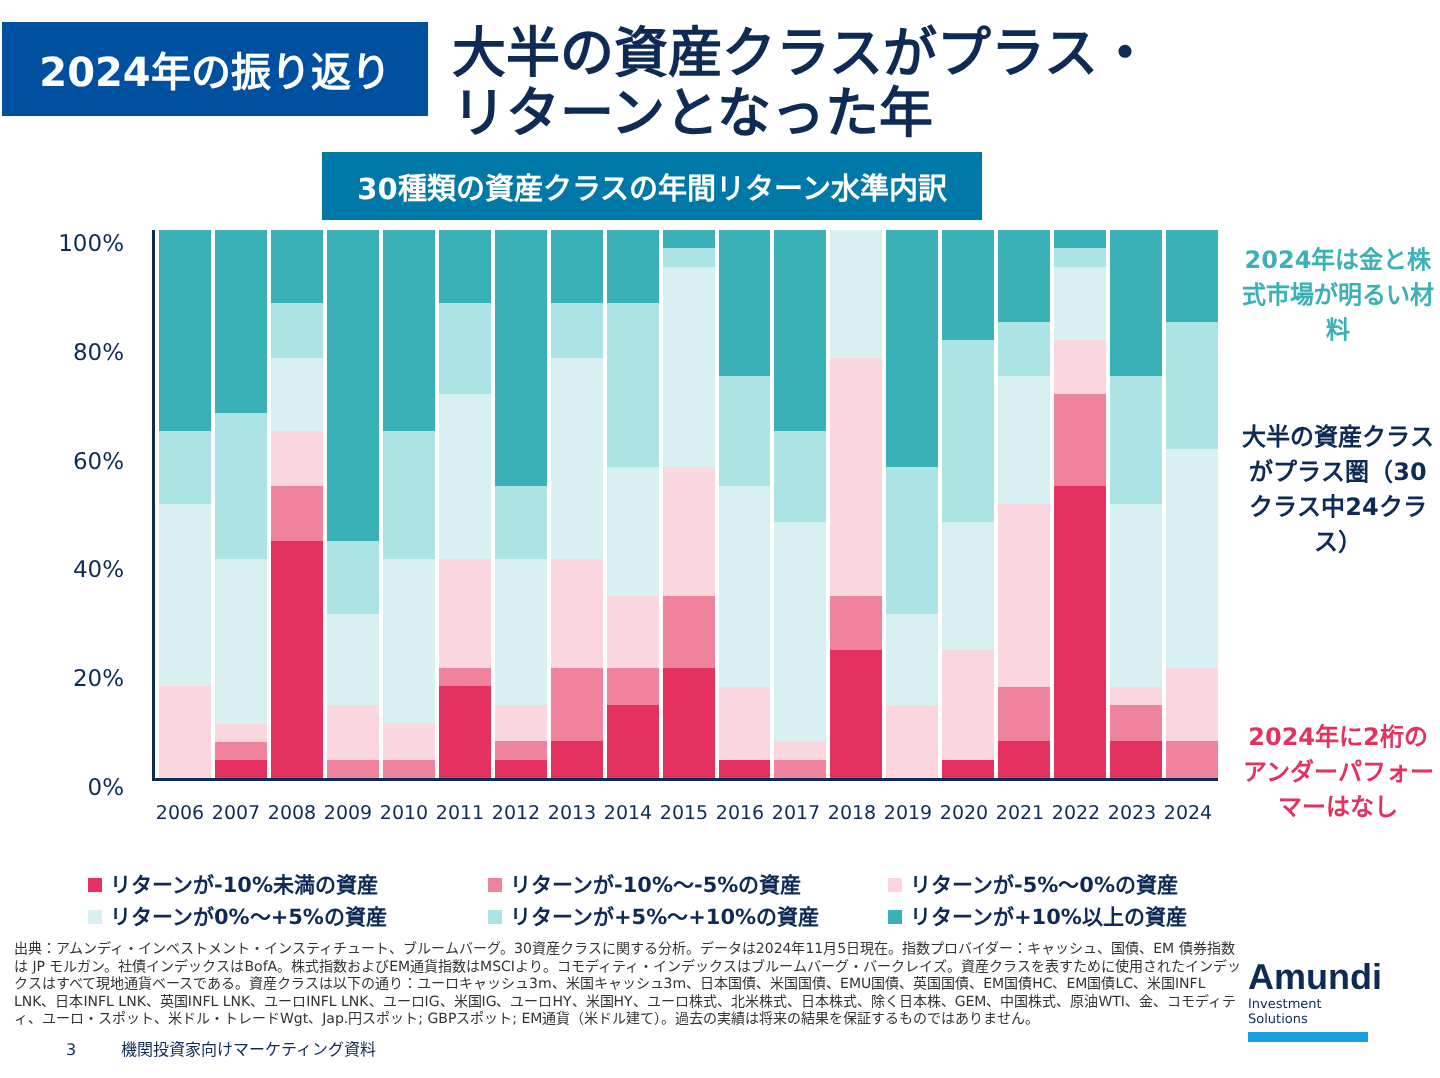2024年の振り返り
大半の資産クラスがプラス・
リターンとなった年
30種類の資産クラスの年間リターン水準内訳
100%
80%
60%
40%
20%
0%
2006 2007 2008 2009 2010 2011 2012 2013 2014 2015 2016 2017 2018 2019 2020 2021 2022 2023 2024
2024年は金と株式市場が明るい材料
大半の資産クラスがプラス圏（30クラス中24クラス）
2024年に2桁のアンダーパフォーマーはなし
リターンが-10%未満の資産 リターンが-10%～-5%の資産 リターンが-5%～0%の資産 リターンが0%～+5%の資産 リターンが+5%～+10%の資産 リターンが+10%以上の資産
出典：アムンディ・インベストメント・インスティチュート、ブルームバーグ。30資産クラスに関する分析。データは2024年11月5日現在。指数プロバイダー：キャッシュ、国債、EM 債券指数は JP モルガン。社債インデックスはBofA。株式指数およびEM通貨指数はMSCIより。コモディティ・インデックスはブルームバーグ・バークレイズ。資産クラスを表すために使用されたインデックスはすべて現地通貨ベースである。資産クラスは以下の通り：ユーロキャッシュ3m、米国キャッシュ3m、日本国債、米国国債、EMU国債、英国国債、EM国債HC、EM国債LC、米国INFL LNK、日本INFL LNK、英国INFL LNK、ユーロINFL LNK、ユーロIG、米国IG、ユーロHY、米国HY、ユーロ株式、北米株式、日本株式、除く日本株、GEM、中国株式、原油WTI、金、コモディティ、ユーロ・スポット、米ドル・トレードWgt、Jap.円スポット; GBPスポット; EM通貨（米ドル建て）。過去の実績は将来の結果を保証するものではありません。
3 機関投資家向けマーケティング資料
Amundi
Investment Solutions